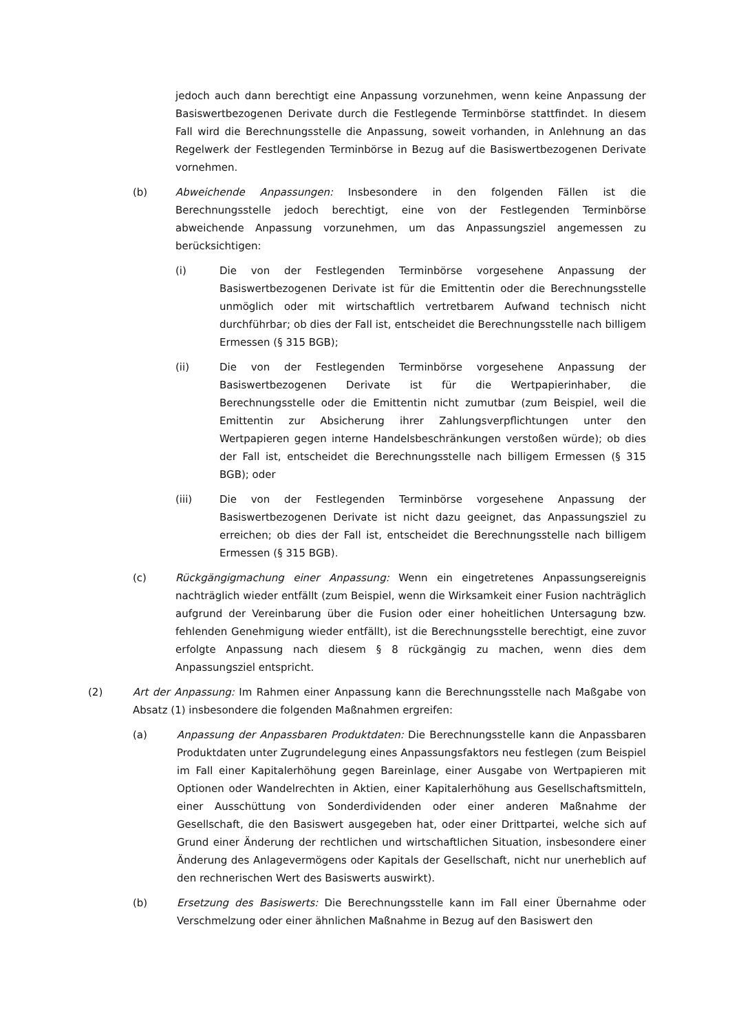jedoch auch dann berechtigt eine Anpassung vorzunehmen, wenn keine Anpassung der Basiswertbezogenen Derivate durch die Festlegende Terminbörse stattfindet. In diesem Fall wird die Berechnungsstelle die Anpassung, soweit vorhanden, in Anlehnung an das Regelwerk der Festlegenden Terminbörse in Bezug auf die Basiswertbezogenen Derivate vornehmen.
(b) Abweichende Anpassungen: Insbesondere in den folgenden Fällen ist die Berechnungsstelle jedoch berechtigt, eine von der Festlegenden Terminbörse abweichende Anpassung vorzunehmen, um das Anpassungsziel angemessen zu berücksichtigen:
(i) Die von der Festlegenden Terminbörse vorgesehene Anpassung der Basiswertbezogenen Derivate ist für die Emittentin oder die Berechnungsstelle unmöglich oder mit wirtschaftlich vertretbarem Aufwand technisch nicht durchführbar; ob dies der Fall ist, entscheidet die Berechnungsstelle nach billigem Ermessen (§ 315 BGB);
(ii) Die von der Festlegenden Terminbörse vorgesehene Anpassung der Basiswertbezogenen Derivate ist für die Wertpapierinhaber, die Berechnungsstelle oder die Emittentin nicht zumutbar (zum Beispiel, weil die Emittentin zur Absicherung ihrer Zahlungsverpflichtungen unter den Wertpapieren gegen interne Handelsbeschränkungen verstoßen würde); ob dies der Fall ist, entscheidet die Berechnungsstelle nach billigem Ermessen (§ 315 BGB); oder
(iii) Die von der Festlegenden Terminbörse vorgesehene Anpassung der Basiswertbezogenen Derivate ist nicht dazu geeignet, das Anpassungsziel zu erreichen; ob dies der Fall ist, entscheidet die Berechnungsstelle nach billigem Ermessen (§ 315 BGB).
(c) Rückgängigmachung einer Anpassung: Wenn ein eingetretenes Anpassungsereignis nachträglich wieder entfällt (zum Beispiel, wenn die Wirksamkeit einer Fusion nachträglich aufgrund der Vereinbarung über die Fusion oder einer hoheitlichen Untersagung bzw. fehlenden Genehmigung wieder entfällt), ist die Berechnungsstelle berechtigt, eine zuvor erfolgte Anpassung nach diesem § 8 rückgängig zu machen, wenn dies dem Anpassungsziel entspricht.
(2) Art der Anpassung: Im Rahmen einer Anpassung kann die Berechnungsstelle nach Maßgabe von Absatz (1) insbesondere die folgenden Maßnahmen ergreifen:
(a) Anpassung der Anpassbaren Produktdaten: Die Berechnungsstelle kann die Anpassbaren Produktdaten unter Zugrundelegung eines Anpassungsfaktors neu festlegen (zum Beispiel im Fall einer Kapitalerhöhung gegen Bareinlage, einer Ausgabe von Wertpapieren mit Optionen oder Wandelrechten in Aktien, einer Kapitalerhöhung aus Gesellschaftsmitteln, einer Ausschüttung von Sonderdividenden oder einer anderen Maßnahme der Gesellschaft, die den Basiswert ausgegeben hat, oder einer Drittpartei, welche sich auf Grund einer Änderung der rechtlichen und wirtschaftlichen Situation, insbesondere einer Änderung des Anlagevermögens oder Kapitals der Gesellschaft, nicht nur unerheblich auf den rechnerischen Wert des Basiswerts auswirkt).
(b) Ersetzung des Basiswerts: Die Berechnungsstelle kann im Fall einer Übernahme oder Verschmelzung oder einer ähnlichen Maßnahme in Bezug auf den Basiswert den